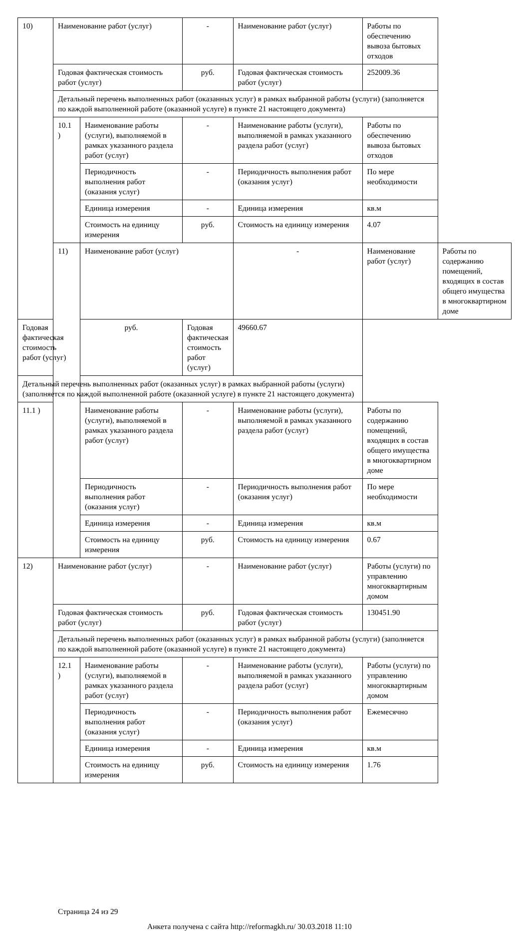| 10) | Наименование работ (услуг) | | - | Наименование работ (услуг) | Работы по обеспечению вывоза бытовых отходов | |
| | Годовая фактическая стоимость работ (услуг) | | руб. | Годовая фактическая стоимость работ (услуг) | 252009.36 | |
| | Детальный перечень выполненных работ (оказанных услуг) в рамках выбранной работы (услуги) (заполняется по каждой выполненной работе (оказанной услуге) в пункте 21 настоящего документа) | | | | | |
| | 10.1 ) | Наименование работы (услуги), выполняемой в рамках указанного раздела работ (услуг) | - | Наименование работы (услуги), выполняемой в рамках указанного раздела работ (услуг) | Работы по обеспечению вывоза бытовых отходов | |
| | | Периодичность выполнения работ (оказания услуг) | - | Периодичность выполнения работ (оказания услуг) | По мере необходимости | |
| | | Единица измерения | - | Единица измерения | кв.м | |
| | | Стоимость на единицу измерения | руб. | Стоимость на единицу измерения | 4.07 | |
| | 11) | Наименование работ (услуг) | | - | Наименование работ (услуг) | Работы по содержанию помещений, входящих в состав общего имущества в многоквартирном доме |
| Годовая фактическая стоимость работ (услуг) | | руб. | Годовая фактическая стоимость работ (услуг) | 49660.67 | | |
| Детальный перечень выполненных работ (оказанных услуг) в рамках выбранной работы (услуги) (заполняется по каждой выполненной работе (оказанной услуге) в пункте 21 настоящего документа) | | | | | | |
| 11.1 ) | | Наименование работы (услуги), выполняемой в рамках указанного раздела работ (услуг) | - | Наименование работы (услуги), выполняемой в рамках указанного раздела работ (услуг) | Работы по содержанию помещений, входящих в состав общего имущества в многоквартирном доме | |
| | | Периодичность выполнения работ (оказания услуг) | - | Периодичность выполнения работ (оказания услуг) | По мере необходимости | |
| | | Единица измерения | - | Единица измерения | кв.м | |
| | | Стоимость на единицу измерения | руб. | Стоимость на единицу измерения | 0.67 | |
| 12) | Наименование работ (услуг) | | - | Наименование работ (услуг) | Работы (услуги) по управлению многоквартирным домом | |
| | Годовая фактическая стоимость работ (услуг) | | руб. | Годовая фактическая стоимость работ (услуг) | 130451.90 | |
| | Детальный перечень выполненных работ (оказанных услуг) в рамках выбранной работы (услуги) (заполняется по каждой выполненной работе (оказанной услуге) в пункте 21 настоящего документа) | | | | | |
| | 12.1 ) | Наименование работы (услуги), выполняемой в рамках указанного раздела работ (услуг) | - | Наименование работы (услуги), выполняемой в рамках указанного раздела работ (услуг) | Работы (услуги) по управлению многоквартирным домом | |
| | | Периодичность выполнения работ (оказания услуг) | - | Периодичность выполнения работ (оказания услуг) | Ежемесячно | |
| | | Единица измерения | - | Единица измерения | кв.м | |
| | | Стоимость на единицу измерения | руб. | Стоимость на единицу измерения | 1.76 | |
Страница 24 из 29
Анкета получена с сайта http://reformagkh.ru/ 30.03.2018 11:10